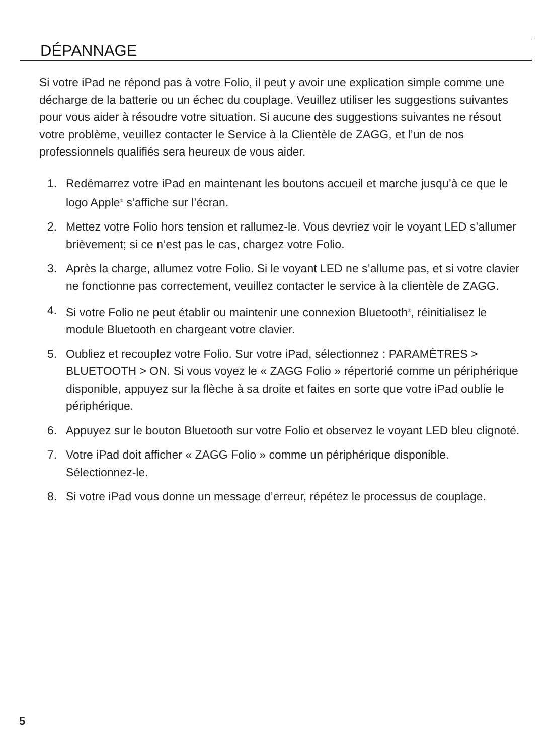DÉPANNAGE
Si votre iPad ne répond pas à votre Folio, il peut y avoir une explication simple comme une décharge de la batterie ou un échec du couplage. Veuillez utiliser les suggestions suivantes pour vous aider à résoudre votre situation. Si aucune des suggestions suivantes ne résout votre problème, veuillez contacter le Service à la Clientèle de ZAGG, et l’un de nos professionnels qualifiés sera heureux de vous aider.
1. Redémarrez votre iPad en maintenant les boutons accueil et marche jusqu’à ce que le logo Apple<sup>®</sup> s’affiche sur l’écran.
2. Mettez votre Folio hors tension et rallumez-le. Vous devriez voir le voyant LED s’allumer brièvement; si ce n’est pas le cas, chargez votre Folio.
3. Après la charge, allumez votre Folio. Si le voyant LED ne s’allume pas, et si votre clavier ne fonctionne pas correctement, veuillez contacter le service à la clientèle de ZAGG.
4. Si votre Folio ne peut établir ou maintenir une connexion Bluetooth<sup>®</sup>, réinitialisez le module Bluetooth en chargeant votre clavier.
5. Oubliez et recouplez votre Folio. Sur votre iPad, sélectionnez : PARAMÈTRES > BLUETOOTH > ON. Si vous voyez le « ZAGG Folio » répertorié comme un périphérique disponible, appuyez sur la flèche à sa droite et faites en sorte que votre iPad oublie le périphérique.
6. Appuyez sur le bouton Bluetooth sur votre Folio et observez le voyant LED bleu clignoté.
7. Votre iPad doit afficher « ZAGG Folio » comme un périphérique disponible. Sélectionnez-le.
8. Si votre iPad vous donne un message d’erreur, répétez le processus de couplage.
5